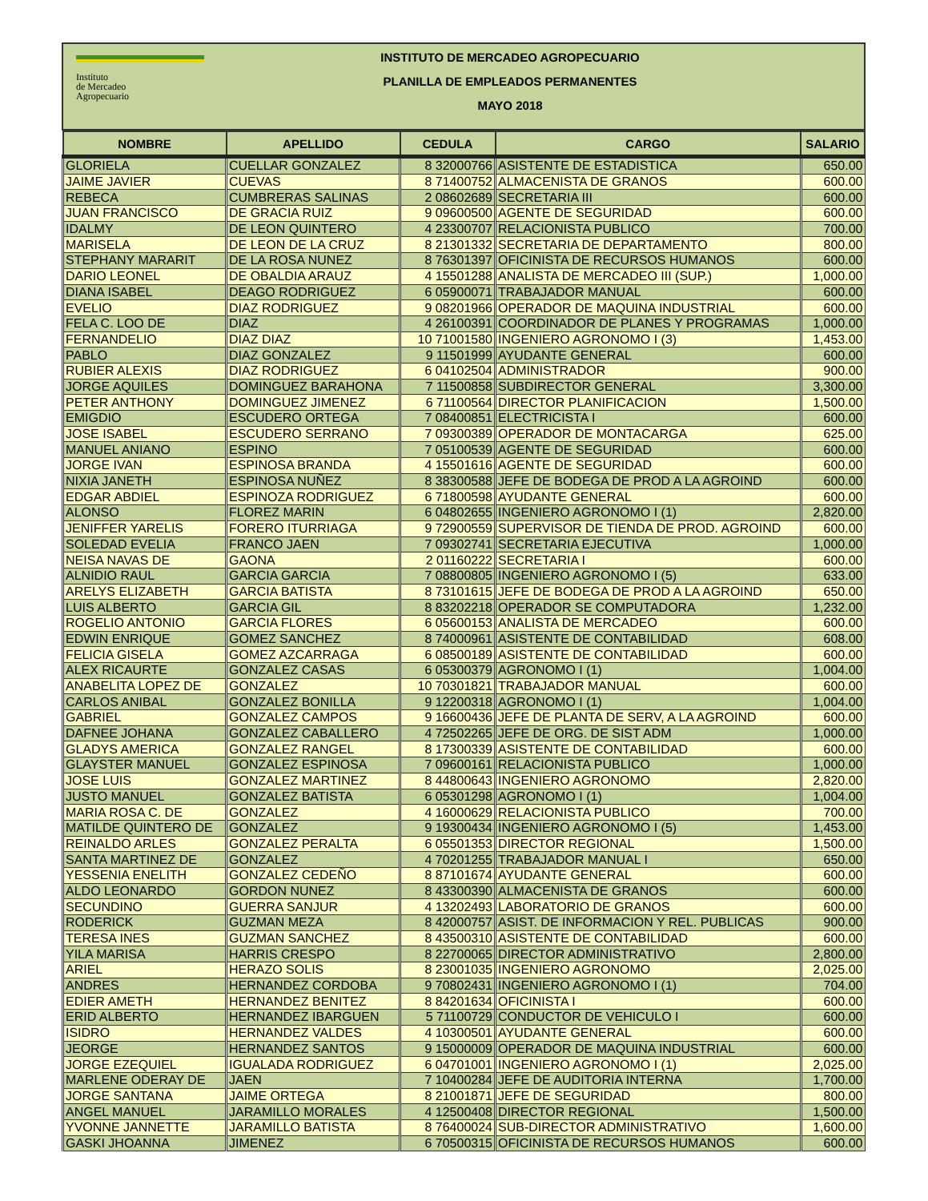Instituto
de Mercadeo
Agropecuario
INSTITUTO DE MERCADEO AGROPECUARIO
PLANILLA DE EMPLEADOS PERMANENTES
MAYO 2018
| NOMBRE | APELLIDO | CEDULA | CARGO | SALARIO |
| --- | --- | --- | --- | --- |
| GLORIELA | CUELLAR GONZALEZ | 8 32000766 | ASISTENTE DE ESTADISTICA | 650.00 |
| JAIME JAVIER | CUEVAS | 8 71400752 | ALMACENISTA DE GRANOS | 600.00 |
| REBECA | CUMBRERAS SALINAS | 2 08602689 | SECRETARIA III | 600.00 |
| JUAN FRANCISCO | DE GRACIA RUIZ | 9 09600500 | AGENTE DE SEGURIDAD | 600.00 |
| IDALMY | DE LEON QUINTERO | 4 23300707 | RELACIONISTA PUBLICO | 700.00 |
| MARISELA | DE LEON DE LA CRUZ | 8 21301332 | SECRETARIA DE DEPARTAMENTO | 800.00 |
| STEPHANY MARARIT | DE LA ROSA NUNEZ | 8 76301397 | OFICINISTA DE RECURSOS HUMANOS | 600.00 |
| DARIO LEONEL | DE OBALDIA ARAUZ | 4 15501288 | ANALISTA DE MERCADEO III (SUP.) | 1,000.00 |
| DIANA ISABEL | DEAGO RODRIGUEZ | 6 05900071 | TRABAJADOR MANUAL | 600.00 |
| EVELIO | DIAZ RODRIGUEZ | 9 08201966 | OPERADOR DE MAQUINA INDUSTRIAL | 600.00 |
| FELA C. LOO DE | DIAZ | 4 26100391 | COORDINADOR DE PLANES Y PROGRAMAS | 1,000.00 |
| FERNANDELIO | DIAZ DIAZ | 10 71001580 | INGENIERO AGRONOMO I (3) | 1,453.00 |
| PABLO | DIAZ GONZALEZ | 9 11501999 | AYUDANTE GENERAL | 600.00 |
| RUBIER ALEXIS | DIAZ RODRIGUEZ | 6 04102504 | ADMINISTRADOR | 900.00 |
| JORGE AQUILES | DOMINGUEZ BARAHONA | 7 11500858 | SUBDIRECTOR GENERAL | 3,300.00 |
| PETER ANTHONY | DOMINGUEZ JIMENEZ | 6 71100564 | DIRECTOR PLANIFICACION | 1,500.00 |
| EMIGDIO | ESCUDERO ORTEGA | 7 08400851 | ELECTRICISTA I | 600.00 |
| JOSE ISABEL | ESCUDERO SERRANO | 7 09300389 | OPERADOR DE MONTACARGA | 625.00 |
| MANUEL ANIANO | ESPINO | 7 05100539 | AGENTE DE SEGURIDAD | 600.00 |
| JORGE IVAN | ESPINOSA BRANDA | 4 15501616 | AGENTE DE SEGURIDAD | 600.00 |
| NIXIA JANETH | ESPINOSA NUÑEZ | 8 38300588 | JEFE DE BODEGA DE PROD A LA AGROIND | 600.00 |
| EDGAR ABDIEL | ESPINOZA RODRIGUEZ | 6 71800598 | AYUDANTE GENERAL | 600.00 |
| ALONSO | FLOREZ MARIN | 6 04802655 | INGENIERO AGRONOMO I (1) | 2,820.00 |
| JENIFFER YARELIS | FORERO ITURRIAGA | 9 72900559 | SUPERVISOR DE TIENDA DE PROD. AGROIND | 600.00 |
| SOLEDAD EVELIA | FRANCO JAEN | 7 09302741 | SECRETARIA EJECUTIVA | 1,000.00 |
| NEISA NAVAS DE | GAONA | 2 01160222 | SECRETARIA I | 600.00 |
| ALNIDIO RAUL | GARCIA GARCIA | 7 08800805 | INGENIERO AGRONOMO I (5) | 633.00 |
| ARELYS ELIZABETH | GARCIA BATISTA | 8 73101615 | JEFE DE BODEGA DE PROD A LA AGROIND | 650.00 |
| LUIS ALBERTO | GARCIA GIL | 8 83202218 | OPERADOR SE COMPUTADORA | 1,232.00 |
| ROGELIO ANTONIO | GARCIA FLORES | 6 05600153 | ANALISTA DE MERCADEO | 600.00 |
| EDWIN ENRIQUE | GOMEZ SANCHEZ | 8 74000961 | ASISTENTE DE CONTABILIDAD | 608.00 |
| FELICIA GISELA | GOMEZ AZCARRAGA | 6 08500189 | ASISTENTE DE CONTABILIDAD | 600.00 |
| ALEX RICAURTE | GONZALEZ CASAS | 6 05300379 | AGRONOMO I (1) | 1,004.00 |
| ANABELITA LOPEZ DE | GONZALEZ | 10 70301821 | TRABAJADOR MANUAL | 600.00 |
| CARLOS ANIBAL | GONZALEZ BONILLA | 9 12200318 | AGRONOMO I (1) | 1,004.00 |
| GABRIEL | GONZALEZ CAMPOS | 9 16600436 | JEFE DE PLANTA DE SERV, A LA AGROIND | 600.00 |
| DAFNEE JOHANA | GONZALEZ CABALLERO | 4 72502265 | JEFE DE ORG. DE SIST ADM | 1,000.00 |
| GLADYS AMERICA | GONZALEZ RANGEL | 8 17300339 | ASISTENTE DE CONTABILIDAD | 600.00 |
| GLAYSTER MANUEL | GONZALEZ ESPINOSA | 7 09600161 | RELACIONISTA PUBLICO | 1,000.00 |
| JOSE LUIS | GONZALEZ MARTINEZ | 8 44800643 | INGENIERO AGRONOMO | 2,820.00 |
| JUSTO MANUEL | GONZALEZ BATISTA | 6 05301298 | AGRONOMO I (1) | 1,004.00 |
| MARIA ROSA C. DE | GONZALEZ | 4 16000629 | RELACIONISTA PUBLICO | 700.00 |
| MATILDE QUINTERO DE | GONZALEZ | 9 19300434 | INGENIERO AGRONOMO I (5) | 1,453.00 |
| REINALDO ARLES | GONZALEZ PERALTA | 6 05501353 | DIRECTOR REGIONAL | 1,500.00 |
| SANTA MARTINEZ DE | GONZALEZ | 4 70201255 | TRABAJADOR MANUAL I | 650.00 |
| YESSENIA ENELITH | GONZALEZ CEDEÑO | 8 87101674 | AYUDANTE GENERAL | 600.00 |
| ALDO LEONARDO | GORDON NUNEZ | 8 43300390 | ALMACENISTA DE GRANOS | 600.00 |
| SECUNDINO | GUERRA SANJUR | 4 13202493 | LABORATORIO DE GRANOS | 600.00 |
| RODERICK | GUZMAN MEZA | 8 42000757 | ASIST. DE INFORMACION Y REL. PUBLICAS | 900.00 |
| TERESA INES | GUZMAN SANCHEZ | 8 43500310 | ASISTENTE DE CONTABILIDAD | 600.00 |
| YILA MARISA | HARRIS CRESPO | 8 22700065 | DIRECTOR ADMINISTRATIVO | 2,800.00 |
| ARIEL | HERAZO SOLIS | 8 23001035 | INGENIERO AGRONOMO | 2,025.00 |
| ANDRES | HERNANDEZ CORDOBA | 9 70802431 | INGENIERO AGRONOMO I (1) | 704.00 |
| EDIER AMETH | HERNANDEZ BENITEZ | 8 84201634 | OFICINISTA I | 600.00 |
| ERID ALBERTO | HERNANDEZ IBARGUEN | 5 71100729 | CONDUCTOR DE VEHICULO I | 600.00 |
| ISIDRO | HERNANDEZ VALDES | 4 10300501 | AYUDANTE GENERAL | 600.00 |
| JEORGE | HERNANDEZ SANTOS | 9 15000009 | OPERADOR DE MAQUINA INDUSTRIAL | 600.00 |
| JORGE EZEQUIEL | IGUALADA RODRIGUEZ | 6 04701001 | INGENIERO AGRONOMO I (1) | 2,025.00 |
| MARLENE ODERAY DE | JAEN | 7 10400284 | JEFE DE AUDITORIA INTERNA | 1,700.00 |
| JORGE SANTANA | JAIME ORTEGA | 8 21001871 | JEFE DE SEGURIDAD | 800.00 |
| ANGEL MANUEL | JARAMILLO MORALES | 4 12500408 | DIRECTOR REGIONAL | 1,500.00 |
| YVONNE JANNETTE | JARAMILLO BATISTA | 8 76400024 | SUB-DIRECTOR ADMINISTRATIVO | 1,600.00 |
| GASKI JHOANNA | JIMENEZ | 6 70500315 | OFICINISTA DE RECURSOS HUMANOS | 600.00 |